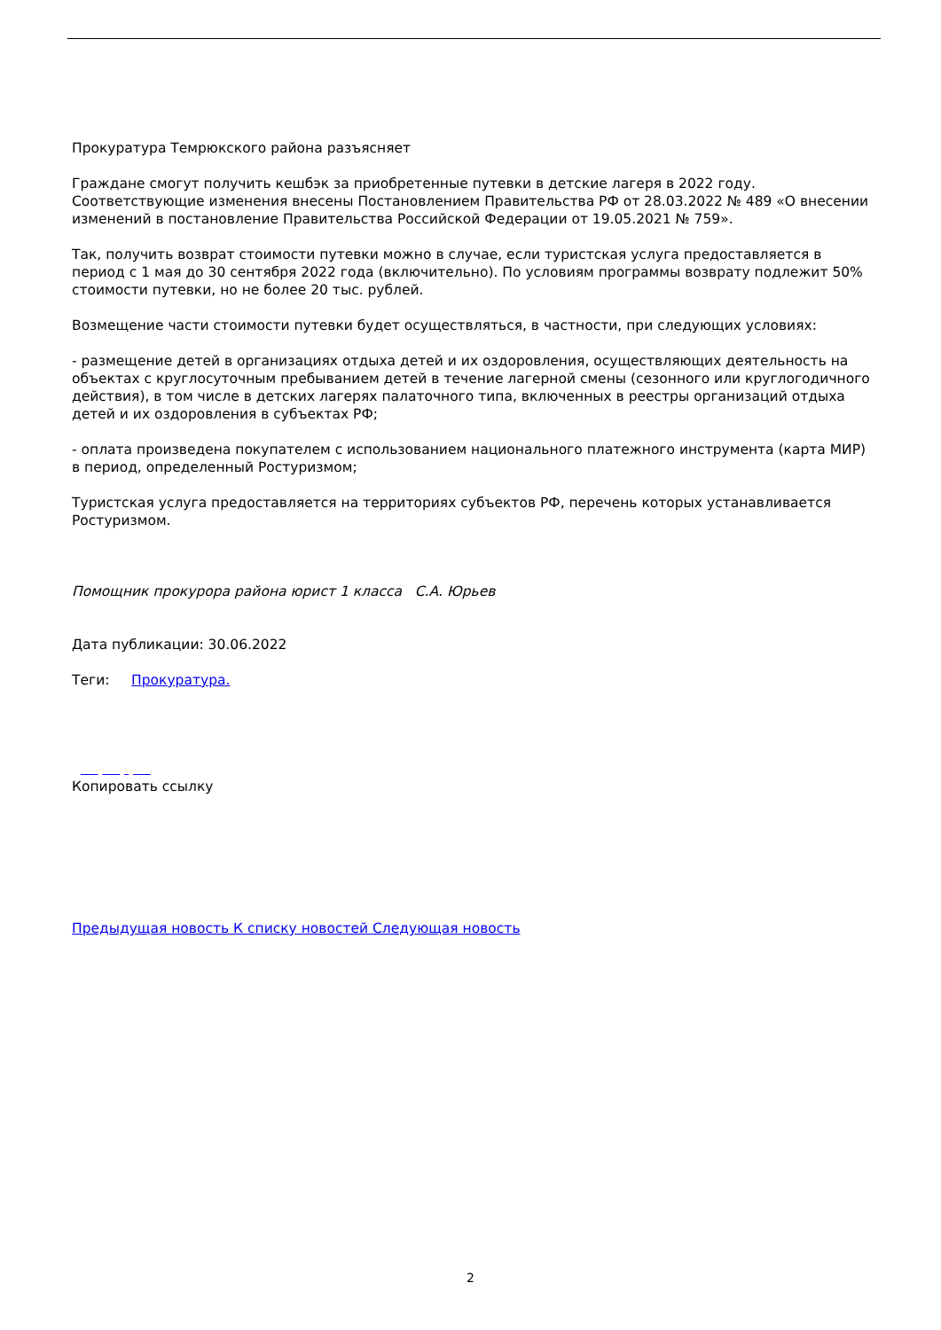Прокуратура Темрюкского района разъясняет
Граждане смогут получить кешбэк за приобретенные путевки в детские лагеря в 2022 году. Соответствующие изменения внесены Постановлением Правительства РФ от 28.03.2022 № 489 «О внесении изменений в постановление Правительства Российской Федерации от 19.05.2021 № 759».
Так, получить возврат стоимости путевки можно в случае, если туристская услуга предоставляется в период с 1 мая до 30 сентября 2022 года (включительно). По условиям программы возврату подлежит 50% стоимости путевки, но не более 20 тыс. рублей.
Возмещение части стоимости путевки будет осуществляться, в частности, при следующих условиях:
- размещение детей в организациях отдыха детей и их оздоровления, осуществляющих деятельность на объектах с круглосуточным пребыванием детей в течение лагерной смены (сезонного или круглогодичного действия), в том числе в детских лагерях палаточного типа, включенных в реестры организаций отдыха детей и их оздоровления в субъектах РФ;
- оплата произведена покупателем с использованием национального платежного инструмента (карта МИР) в период, определенный Ростуризмом;
Туристская услуга предоставляется на территориях субъектов РФ, перечень которых устанавливается Ростуризмом.
Помощник прокурора района юрист 1 класса С.А. Юрьев
Дата публикации: 30.06.2022
Теги: Прокуратура.
Копировать ссылку
Предыдущая новость К списку новостей Следующая новость
2